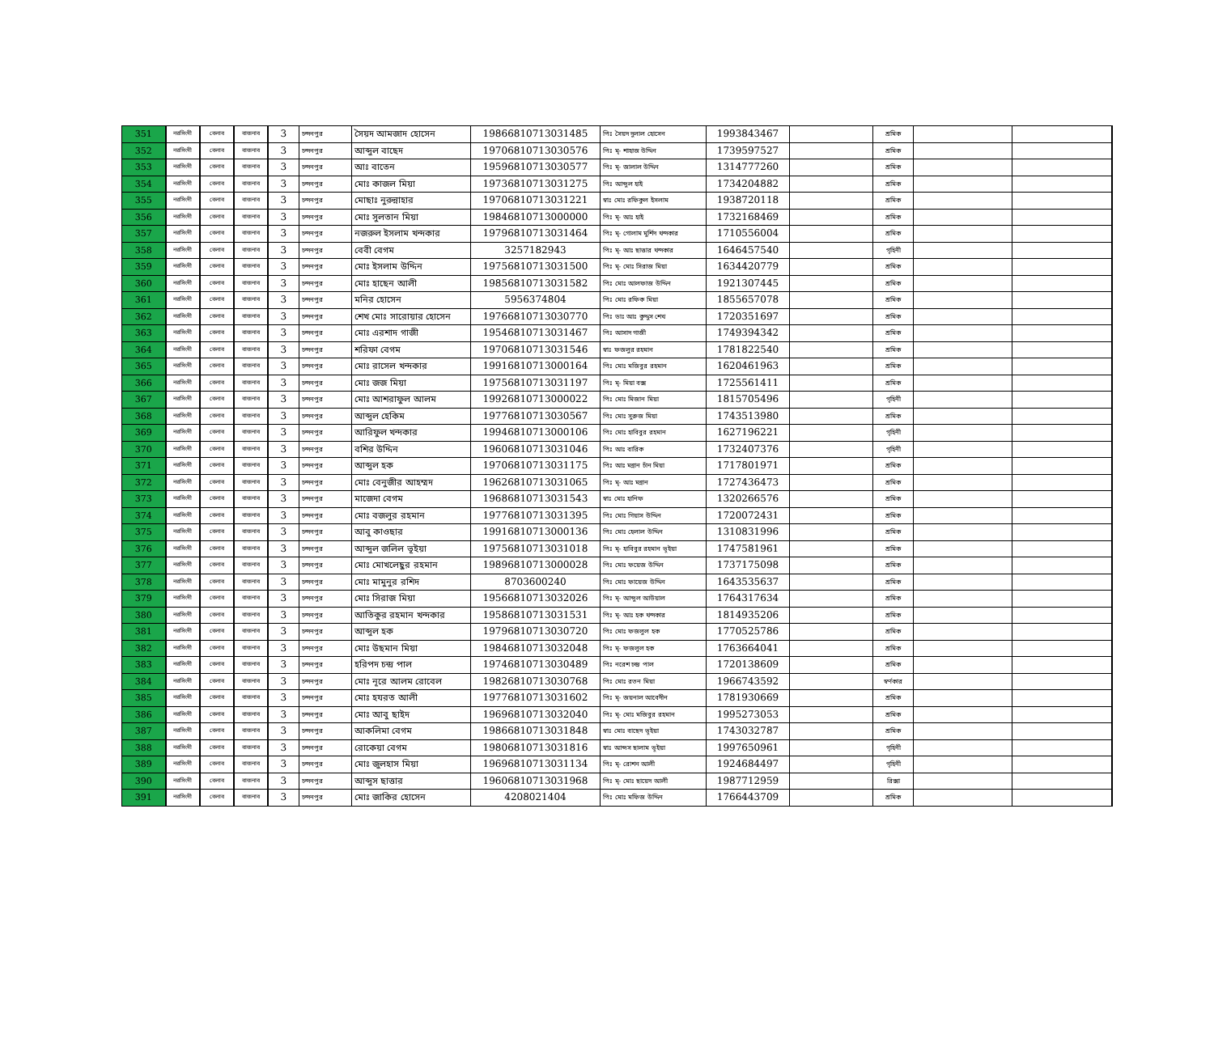| 351 | নরসিংদী | বেলাব | বাজনাব | 3 | চন্দনপুর | সৈয়দ আমজাদ হোসেন | 19866810713031485 | পিঃ সৈয়দ দুলাল হোসেন | 1993843467 | | শ্রমিক | | |
| 352 | নরসিংদী | বেলাব | বাজনাব | 3 | চন্দনপুর | আব্দুল বাছেদ | 19706810713030576 | পিঃ মৃ- শাহাজ উদ্দিন | 1739597527 | | শ্রমিক | | |
| 353 | নরসিংদী | বেলাব | বাজনাব | 3 | চন্দনপুর | আঃ বাতেন | 19596810713030577 | পিঃ মৃ- জালাল উদ্দিন | 1314777260 | | শ্রমিক | | |
| 354 | নরসিংদী | বেলাব | বাজনাব | 3 | চন্দনপুর | মোঃ কাজল মিয়া | 19736810713031275 | পিঃ আব্দুল হাই | 1734204882 | | শ্রমিক | | |
| 355 | নরসিংদী | বেলাব | বাজনাব | 3 | চন্দনপুর | মোছাঃ নুরুন্নাহার | 19706810713031221 | স্বাঃ মোঃ রফিকুল ইসলাম | 1938720118 | | শ্রমিক | | |
| 356 | নরসিংদী | বেলাব | বাজনাব | 3 | চন্দনপুর | মোঃ সুলতান মিয়া | 19846810713000000 | পিঃ মৃ- আঃ হাই | 1732168469 | | শ্রমিক | | |
| 357 | নরসিংদী | বেলাব | বাজনাব | 3 | চন্দনপুর | নজরুল ইসলাম খন্দকার | 19796810713031464 | পিঃ মৃ- গোলাম মুর্শিদ খন্দকার | 1710556004 | | শ্রমিক | | |
| 358 | নরসিংদী | বেলাব | বাজনাব | 3 | চন্দনপুর | বেবী বেগম | 3257182943 | পিঃ মৃ- আঃ ছাত্তার খন্দকার | 1646457540 | | গৃহিনী | | |
| 359 | নরসিংদী | বেলাব | বাজনাব | 3 | চন্দনপুর | মোঃ ইসলাম উদ্দিন | 19756810713031500 | পিঃ মৃ- মোঃ সিরাজ মিয়া | 1634420779 | | শ্রমিক | | |
| 360 | নরসিংদী | বেলাব | বাজনাব | 3 | চন্দনপুর | মোঃ হাছেন আলী | 19856810713031582 | পিঃ মোঃ আলফাজ উদ্দিন | 1921307445 | | শ্রমিক | | |
| 361 | নরসিংদী | বেলাব | বাজনাব | 3 | চন্দনপুর | মনির হোসেন | 5956374804 | পিঃ মোঃ রফিক মিয়া | 1855657078 | | শ্রমিক | | |
| 362 | নরসিংদী | বেলাব | বাজনাব | 3 | চন্দনপুর | শেখ মোঃ সারোয়ার হোসেন | 19766810713030770 | পিঃ ডাঃ আঃ কুদ্দুস শেখ | 1720351697 | | শ্রমিক | | |
| 363 | নরসিংদী | বেলাব | বাজনাব | 3 | চন্দনপুর | মোঃ এরশাদ গাজী | 19546810713031467 | পিঃ আসাদ গাজী | 1749394342 | | শ্রমিক | | |
| 364 | নরসিংদী | বেলাব | বাজনাব | 3 | চন্দনপুর | শরিফা বেগম | 19706810713031546 | স্বাঃ ফজলুর রহমান | 1781822540 | | শ্রমিক | | |
| 365 | নরসিংদী | বেলাব | বাজনাব | 3 | চন্দনপুর | মোঃ রাসেল খন্দকার | 19916810713000164 | পিঃ মোঃ মজিবুর রহমান | 1620461963 | | শ্রমিক | | |
| 366 | নরসিংদী | বেলাব | বাজনাব | 3 | চন্দনপুর | মোঃ জজ মিয়া | 19756810713031197 | পিঃ মৃ- মিয়া বক্স | 1725561411 | | শ্রমিক | | |
| 367 | নরসিংদী | বেলাব | বাজনাব | 3 | চন্দনপুর | মোঃ আশরাফুল আলম | 19926810713000022 | পিঃ মোঃ মিজান মিয়া | 1815705496 | | গৃহিনী | | |
| 368 | নরসিংদী | বেলাব | বাজনাব | 3 | চন্দনপুর | আব্দুল হেকিম | 19776810713030567 | পিঃ মোঃ সুরুজ মিয়া | 1743513980 | | শ্রমিক | | |
| 369 | নরসিংদী | বেলাব | বাজনাব | 3 | চন্দনপুর | আরিফুল খন্দকার | 19946810713000106 | পিঃ মোঃ হাবিবুর রহমান | 1627196221 | | গৃহিনী | | |
| 370 | নরসিংদী | বেলাব | বাজনাব | 3 | চন্দনপুর | বশির উদ্দিন | 19606810713031046 | পিঃ আঃ বারিক | 1732407376 | | গৃহিনী | | |
| 371 | নরসিংদী | বেলাব | বাজনাব | 3 | চন্দনপুর | আব্দুল হক | 19706810713031175 | পিঃ আঃ মন্নান চাঁন মিয়া | 1717801971 | | শ্রমিক | | |
| 372 | নরসিংদী | বেলাব | বাজনাব | 3 | চন্দনপুর | মোঃ বেনুজীর আহম্মদ | 19626810713031065 | পিঃ মৃ- আঃ মন্নান | 1727436473 | | শ্রমিক | | |
| 373 | নরসিংদী | বেলাব | বাজনাব | 3 | চন্দনপুর | মাজেদা বেগম | 19686810713031543 | স্বাঃ মোঃ হানিফ | 1320266576 | | শ্রমিক | | |
| 374 | নরসিংদী | বেলাব | বাজনাব | 3 | চন্দনপুর | মোঃ বজলুর রহমান | 19776810713031395 | পিঃ মোঃ গিয়াস উদ্দিন | 1720072431 | | শ্রমিক | | |
| 375 | নরসিংদী | বেলাব | বাজনাব | 3 | চন্দনপুর | আবু কাওছার | 19916810713000136 | পিঃ মোঃ হেলাল উদ্দিন | 1310831996 | | শ্রমিক | | |
| 376 | নরসিংদী | বেলাব | বাজনাব | 3 | চন্দনপুর | আব্দুল জলিল ভূইয়া | 19756810713031018 | পিঃ মৃ- হাবিবুর রহমান ভূইয়া | 1747581961 | | শ্রমিক | | |
| 377 | নরসিংদী | বেলাব | বাজনাব | 3 | চন্দনপুর | মোঃ মোখলেছুর রহমান | 19896810713000028 | পিঃ মোঃ ফয়েজ উদ্দিন | 1737175098 | | শ্রমিক | | |
| 378 | নরসিংদী | বেলাব | বাজনাব | 3 | চন্দনপুর | মোঃ মামুনুর রশিদ | 8703600240 | পিঃ মোঃ ফায়েজ উদ্দিন | 1643535637 | | শ্রমিক | | |
| 379 | নরসিংদী | বেলাব | বাজনাব | 3 | চন্দনপুর | মোঃ সিরাজ মিয়া | 19566810713032026 | পিঃ মৃ- আব্দুল আউয়াল | 1764317634 | | শ্রমিক | | |
| 380 | নরসিংদী | বেলাব | বাজনাব | 3 | চন্দনপুর | আতিকুর রহমান খন্দকার | 19586810713031531 | পিঃ মৃ- আঃ হক খন্দকার | 1814935206 | | শ্রমিক | | |
| 381 | নরসিংদী | বেলাব | বাজনাব | 3 | চন্দনপুর | আব্দুল হক | 19796810713030720 | পিঃ মোঃ ফজলুল হক | 1770525786 | | শ্রমিক | | |
| 382 | নরসিংদী | বেলাব | বাজনাব | 3 | চন্দনপুর | মোঃ উছমান মিয়া | 19846810713032048 | পিঃ মৃ- ফজলুল হক | 1763664041 | | শ্রমিক | | |
| 383 | নরসিংদী | বেলাব | বাজনাব | 3 | চন্দনপুর | হরিপদ চন্দ্র পাল | 19746810713030489 | পিঃ নরেশ চন্দ্র পাল | 1720138609 | | শ্রমিক | | |
| 384 | নরসিংদী | বেলাব | বাজনাব | 3 | চন্দনপুর | মোঃ নূরে আলম রোবেল | 19826810713030768 | পিঃ মোঃ রতন মিয়া | 1966743592 | | স্বর্ণকার | | |
| 385 | নরসিংদী | বেলাব | বাজনাব | 3 | চন্দনপুর | মোঃ হযরত আলী | 19776810713031602 | পিঃ মৃ- জয়নাল আবেদীন | 1781930669 | | শ্রমিক | | |
| 386 | নরসিংদী | বেলাব | বাজনাব | 3 | চন্দনপুর | মোঃ আবু ছাইদ | 19696810713032040 | পিঃ মৃ- মোঃ মজিবুর রহমান | 1995273053 | | শ্রমিক | | |
| 387 | নরসিংদী | বেলাব | বাজনাব | 3 | চন্দনপুর | আকলিমা বেগম | 19866810713031848 | স্বাঃ মোঃ বাছেদ ভূইয়া | 1743032787 | | শ্রমিক | | |
| 388 | নরসিংদী | বেলাব | বাজনাব | 3 | চন্দনপুর | রোকেয়া বেগম | 19806810713031816 | স্বাঃ আব্দস ছালাম ভূইয়া | 1997650961 | | গৃহিনী | | |
| 389 | নরসিংদী | বেলাব | বাজনাব | 3 | চন্দনপুর | মোঃ জুলহাস মিয়া | 19696810713031134 | পিঃ মৃ- রোশন আলী | 1924684497 | | গৃহিনী | | |
| 390 | নরসিংদী | বেলাব | বাজনাব | 3 | চন্দনপুর | আব্দুস ছাত্তার | 19606810713031968 | পিঃ মৃ- মোঃ ছায়েদ আলী | 1987712959 | | রিক্সা | | |
| 391 | নরসিংদী | বেলাব | বাজনাব | 3 | চন্দনপুর | মোঃ জাকির হোসেন | 4208021404 | পিঃ মোঃ মফিজ উদ্দিন | 1766443709 | | শ্রমিক | | |